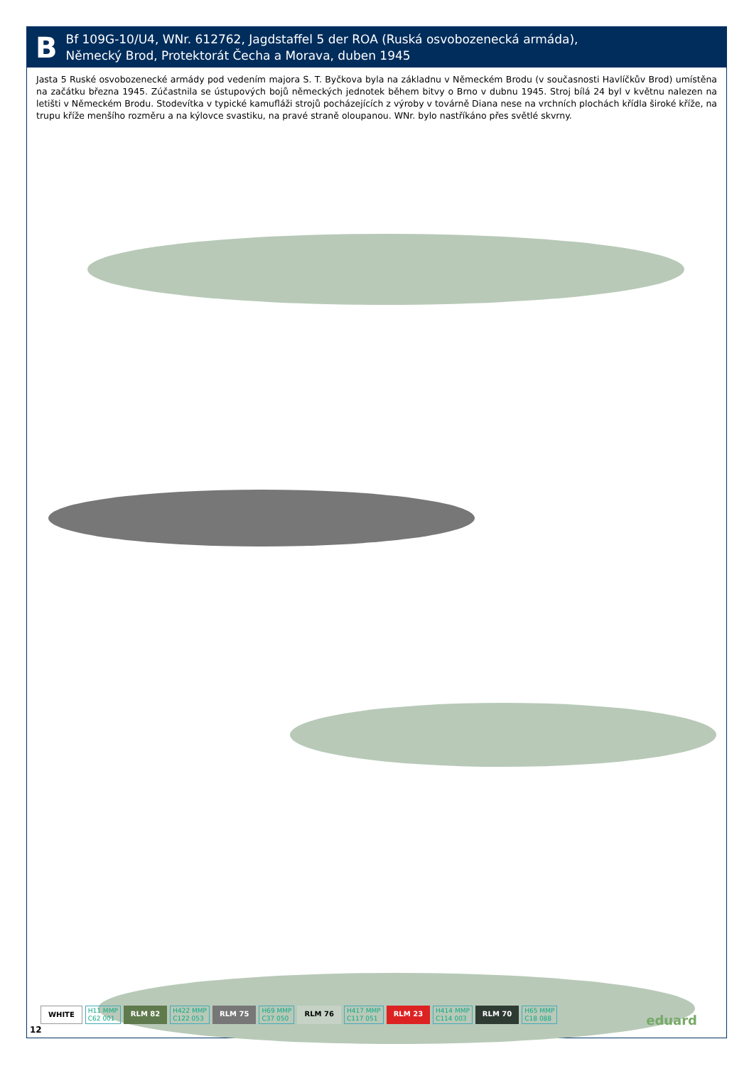B
Bf 109G-10/U4, WNr. 612762, Jagdstaffel 5 der ROA (Ruská osvobozenecká armáda),
Německý Brod, Protektorát Čecha a Morava, duben 1945
Jasta 5 Ruské osvobozenecké armády pod vedením majora S. T. Byčkova byla na základnu v Německém Brodu (v současnosti Havlíčkův Brod) umístěna na začátku března 1945. Zúčastnila se ústupových bojů německých jednotek během bitvy o Brno v dubnu 1945. Stroj bílá 24 byl v květnu nalezen na letišti v Německém Brodu. Stodevítka v typické kamufláži strojů pocházejících z výroby v továrně Diana nese na vrchních plochách křídla široké kříže, na trupu kříže menšího rozměru a na kýlovce svastiku, na pravé straně oloupanou. WNr. bylo nastříkáno přes světlé skvrny.
WHITE H11 MMP
C62 001 RLM 82 H422 MMP
C122 053 RLM 75 H69 MMP
C37 050 RLM 76 H417 MMP
C117 051 RLM 23 H414 MMP
C114 003 RLM 70 H65 MMP
C18 088
12
eduard